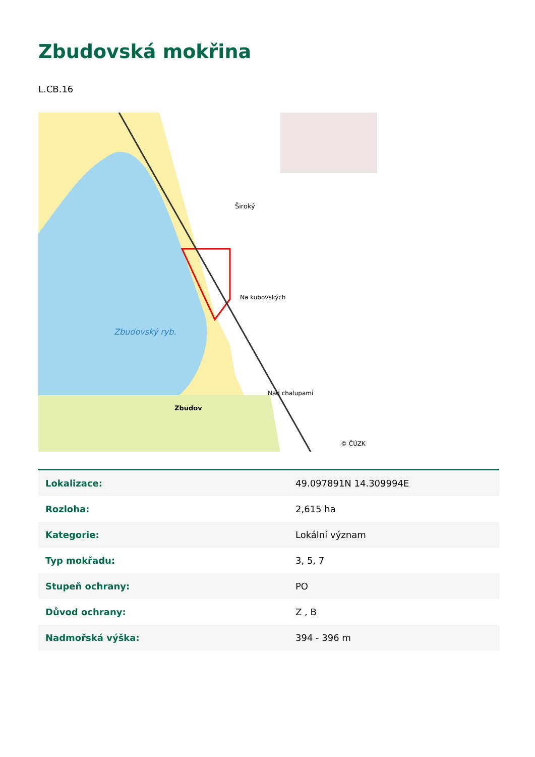Zbudovská mokřina
L.CB.16
Zbudovský ryb.
Široký
Na kubovských
Zbudov
Nad chalupami
© ČÚZK
| Lokalizace: | 49.097891N 14.309994E |
| Rozloha: | 2,615 ha |
| Kategorie: | Lokální význam |
| Typ mokřadu: | 3, 5, 7 |
| Stupeň ochrany: | PO |
| Důvod ochrany: | Z , B |
| Nadmořská výška: | 394 - 396 m |